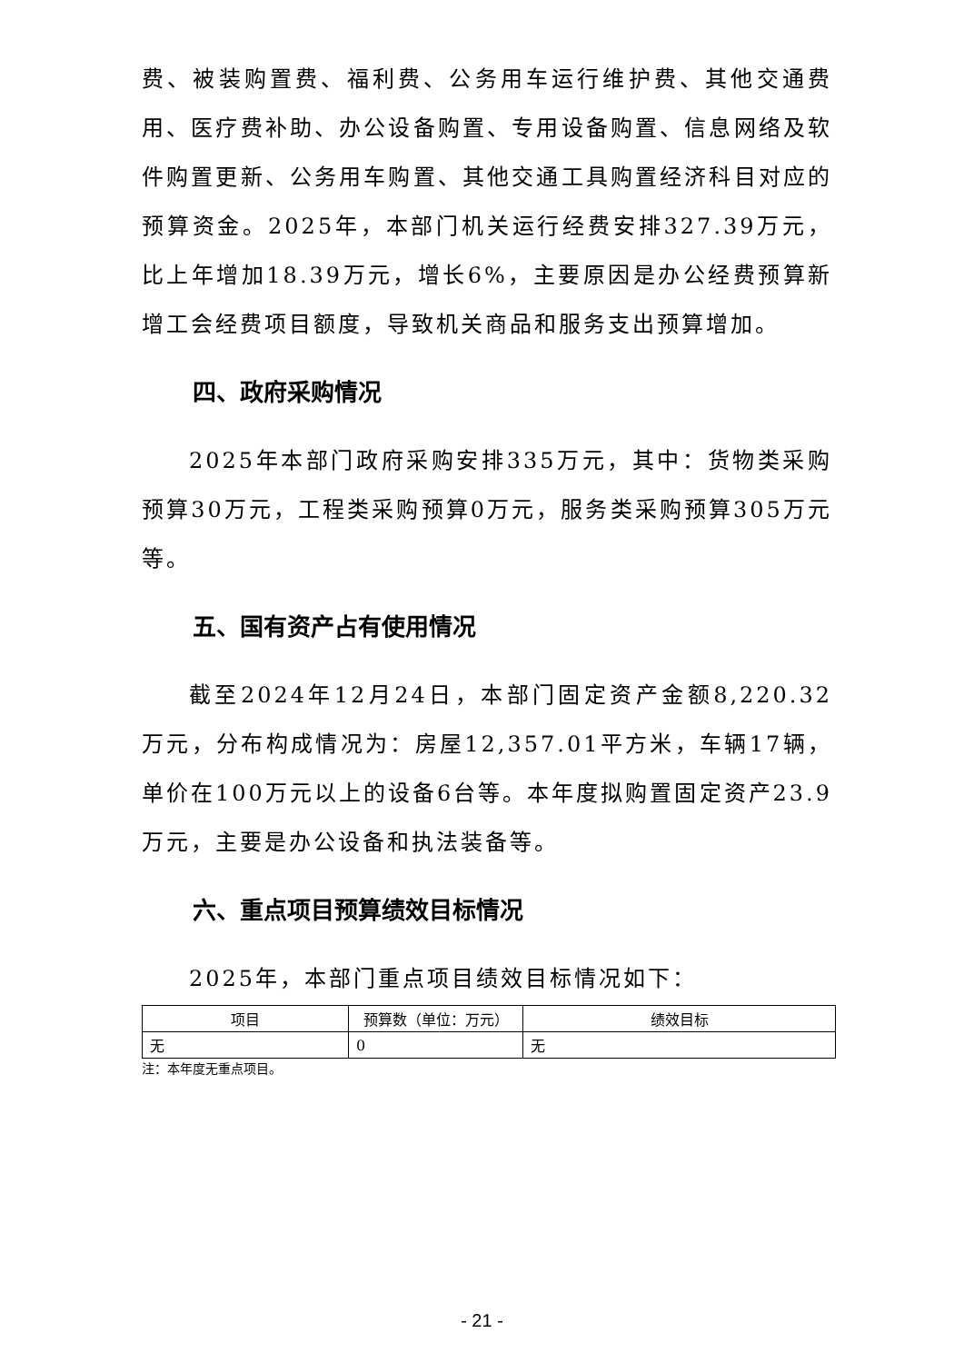费、被装购置费、福利费、公务用车运行维护费、其他交通费用、医疗费补助、办公设备购置、专用设备购置、信息网络及软件购置更新、公务用车购置、其他交通工具购置经济科目对应的预算资金。2025年，本部门机关运行经费安排327.39万元，比上年增加18.39万元，增长6%，主要原因是办公经费预算新增工会经费项目额度，导致机关商品和服务支出预算增加。
四、政府采购情况
2025年本部门政府采购安排335万元，其中：货物类采购预算30万元，工程类采购预算0万元，服务类采购预算305万元等。
五、国有资产占有使用情况
截至2024年12月24日，本部门固定资产金额8,220.32万元，分布构成情况为：房屋12,357.01平方米，车辆17辆，单价在100万元以上的设备6台等。本年度拟购置固定资产23.9万元，主要是办公设备和执法装备等。
六、重点项目预算绩效目标情况
2025年，本部门重点项目绩效目标情况如下：
| 项目 | 预算数（单位：万元） | 绩效目标 |
| --- | --- | --- |
| 无 | 0 | 无 |
注：本年度无重点项目。
- 21 -